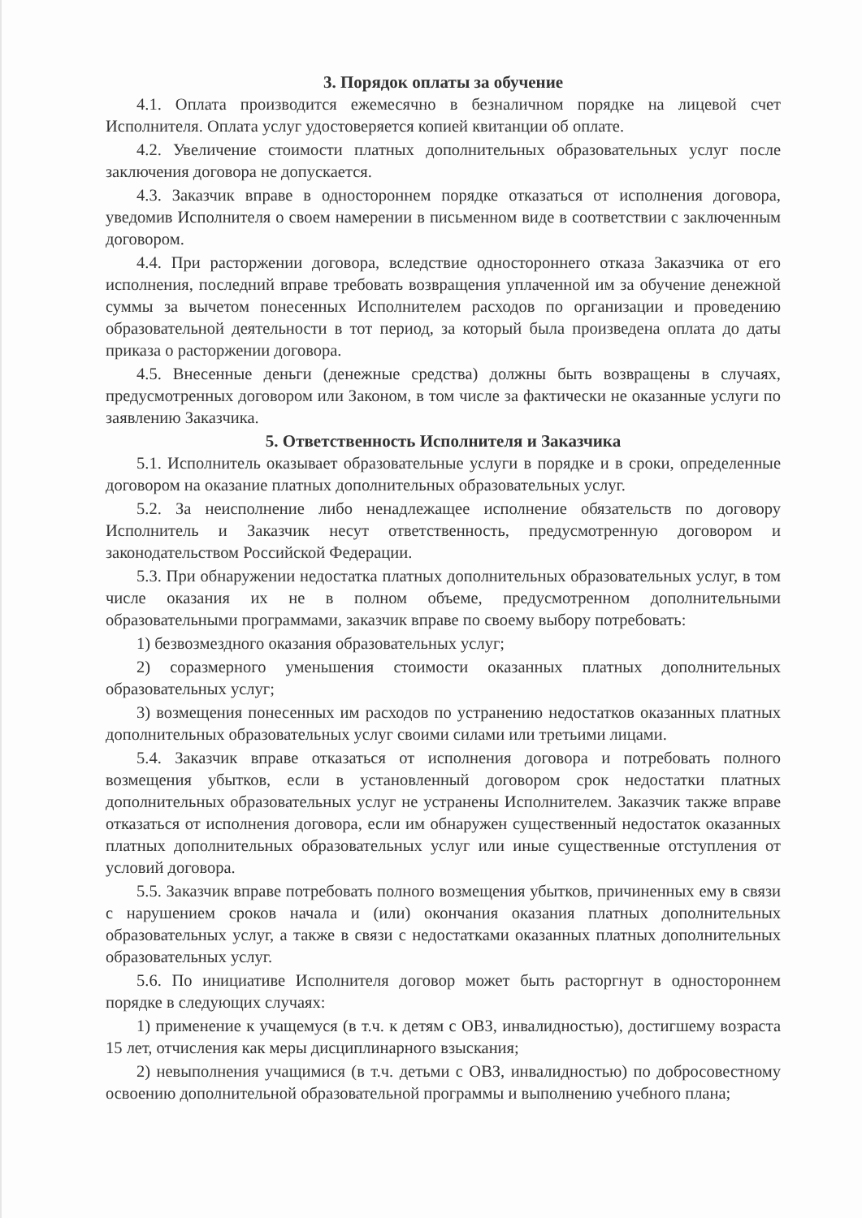3. Порядок оплаты за обучение
4.1. Оплата производится ежемесячно в безналичном порядке на лицевой счет Исполнителя. Оплата услуг удостоверяется копией квитанции об оплате.
4.2. Увеличение стоимости платных дополнительных образовательных услуг после заключения договора не допускается.
4.3. Заказчик вправе в одностороннем порядке отказаться от исполнения договора, уведомив Исполнителя о своем намерении в письменном виде в соответствии с заключенным договором.
4.4. При расторжении договора, вследствие одностороннего отказа Заказчика от его исполнения, последний вправе требовать возвращения уплаченной им за обучение денежной суммы за вычетом понесенных Исполнителем расходов по организации и проведению образовательной деятельности в тот период, за который была произведена оплата до даты приказа о расторжении договора.
4.5. Внесенные деньги (денежные средства) должны быть возвращены в случаях, предусмотренных договором или Законом, в том числе за фактически не оказанные услуги по заявлению Заказчика.
5. Ответственность Исполнителя и Заказчика
5.1. Исполнитель оказывает образовательные услуги в порядке и в сроки, определенные договором на оказание платных дополнительных образовательных услуг.
5.2. За неисполнение либо ненадлежащее исполнение обязательств по договору Исполнитель и Заказчик несут ответственность, предусмотренную договором и законодательством Российской Федерации.
5.3. При обнаружении недостатка платных дополнительных образовательных услуг, в том числе оказания их не в полном объеме, предусмотренном дополнительными образовательными программами, заказчик вправе по своему выбору потребовать:
1) безвозмездного оказания образовательных услуг;
2) соразмерного уменьшения стоимости оказанных платных дополнительных образовательных услуг;
3) возмещения понесенных им расходов по устранению недостатков оказанных платных дополнительных образовательных услуг своими силами или третьими лицами.
5.4. Заказчик вправе отказаться от исполнения договора и потребовать полного возмещения убытков, если в установленный договором срок недостатки платных дополнительных образовательных услуг не устранены Исполнителем. Заказчик также вправе отказаться от исполнения договора, если им обнаружен существенный недостаток оказанных платных дополнительных образовательных услуг или иные существенные отступления от условий договора.
5.5. Заказчик вправе потребовать полного возмещения убытков, причиненных ему в связи с нарушением сроков начала и (или) окончания оказания платных дополнительных образовательных услуг, а также в связи с недостатками оказанных платных дополнительных образовательных услуг.
5.6. По инициативе Исполнителя договор может быть расторгнут в одностороннем порядке в следующих случаях:
1) применение к учащемуся (в т.ч. к детям с ОВЗ, инвалидностью), достигшему возраста 15 лет, отчисления как меры дисциплинарного взыскания;
2) невыполнения учащимися (в т.ч. детьми с ОВЗ, инвалидностью) по добросовестному освоению дополнительной образовательной программы и выполнению учебного плана;